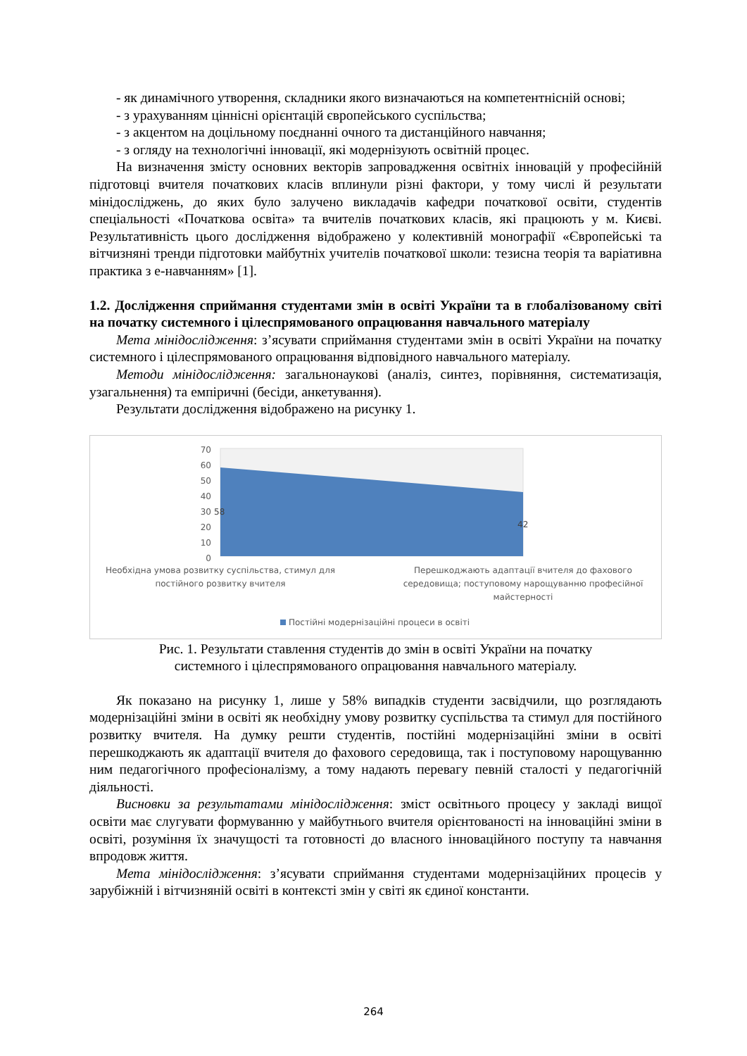- як динамічного утворення, складники якого визначаються на компетентнісній основі;
- з урахуванням ціннісні орієнтацій європейського суспільства;
- з акцентом на доцільному поєднанні очного та дистанційного навчання;
- з огляду на технологічні інновації, які модернізують освітній процес.
На визначення змісту основних векторів запровадження освітніх інновацій у професійній підготовці вчителя початкових класів вплинули різні фактори, у тому числі й результати мінідосліджень, до яких було залучено викладачів кафедри початкової освіти, студентів спеціальності «Початкова освіта» та вчителів початкових класів, які працюють у м. Києві. Результативність цього дослідження відображено у колективній монографії «Європейські та вітчизняні тренди підготовки майбутніх учителів початкової школи: тезисна теорія та варіативна практика з е-навчанням» [1].
1.2. Дослідження сприймання студентами змін в освіті України та в глобалізованому світі на початку системного і цілеспрямованого опрацювання навчального матеріалу
Мета мінідослідження: з’ясувати сприймання студентами змін в освіті України на початку системного і цілеспрямованого опрацювання відповідного навчального матеріалу.
Методи мінідослідження: загальнонаукові (аналіз, синтез, порівняння, систематизація, узагальнення) та емпіричні (бесіди, анкетування).
Результати дослідження відображено на рисунку 1.
70
60
50
40
30
20
10
0
58
42
Необхідна умова розвитку суспільства, стимул для
постійного розвитку вчителя
Перешкоджають адаптації вчителя до фахового
середовища; поступовому нарощуванню професійної
майстерності
Постійні модернізаційні процеси в освіті
Рис. 1. Результати ставлення студентів до змін в освіті України на початку системного і цілеспрямованого опрацювання навчального матеріалу.
Як показано на рисунку 1, лише у 58% випадків студенти засвідчили, що розглядають модернізаційні зміни в освіті як необхідну умову розвитку суспільства та стимул для постійного розвитку вчителя. На думку решти студентів, постійні модернізаційні зміни в освіті перешкоджають як адаптації вчителя до фахового середовища, так і поступовому нарощуванню ним педагогічного професіоналізму, а тому надають перевагу певній сталості у педагогічній діяльності.
Висновки за результатами мінідослідження: зміст освітнього процесу у закладі вищої освіти має слугувати формуванню у майбутнього вчителя орієнтованості на інноваційні зміни в освіті, розуміння їх значущості та готовності до власного інноваційного поступу та навчання впродовж життя.
Мета мінідослідження: з’ясувати сприймання студентами модернізаційних процесів у зарубіжній і вітчизняній освіті в контексті змін у світі як єдиної константи.
264